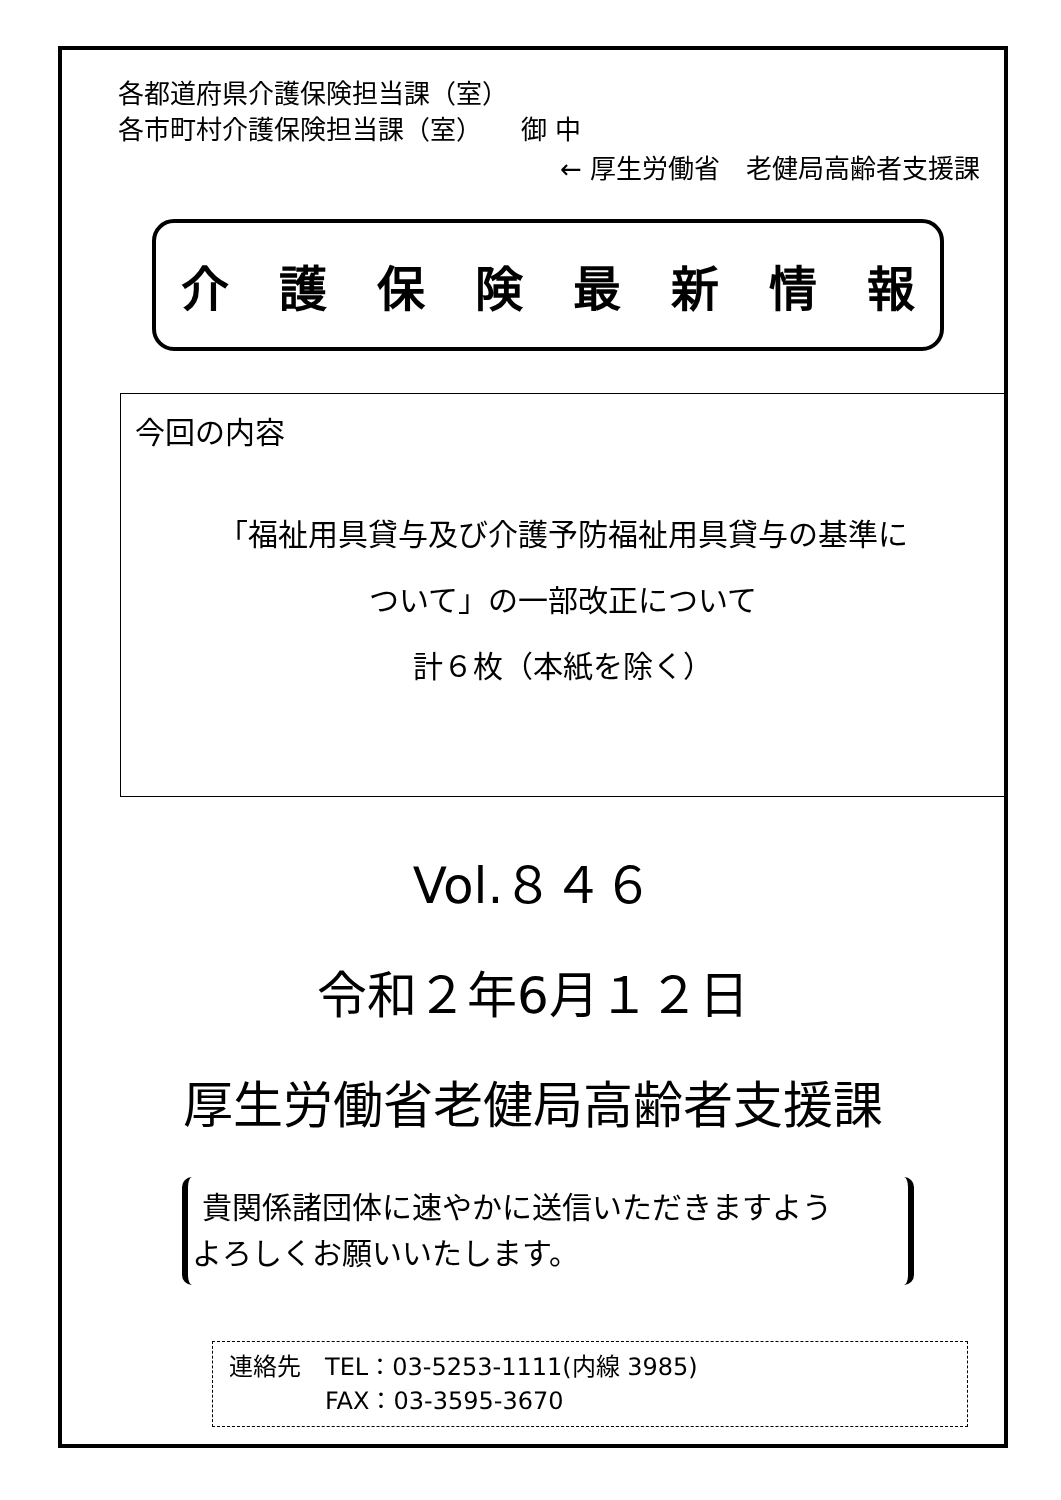各都道府県介護保険担当課（室）
各市町村介護保険担当課（室）　　御 中
← 厚生労働省　老健局高齢者支援課
介護保険最新情報
今回の内容
「福祉用具貸与及び介護予防福祉用具貸与の基準に
ついて」の一部改正について
計６枚（本紙を除く）
Vol.８４６
令和２年6月１２日
厚生労働省老健局高齢者支援課
貴関係諸団体に速やかに送信いただきますよう
よろしくお願いいたします。
連絡先　TEL：03-5253-1111(内線 3985)
　　　　FAX：03-3595-3670